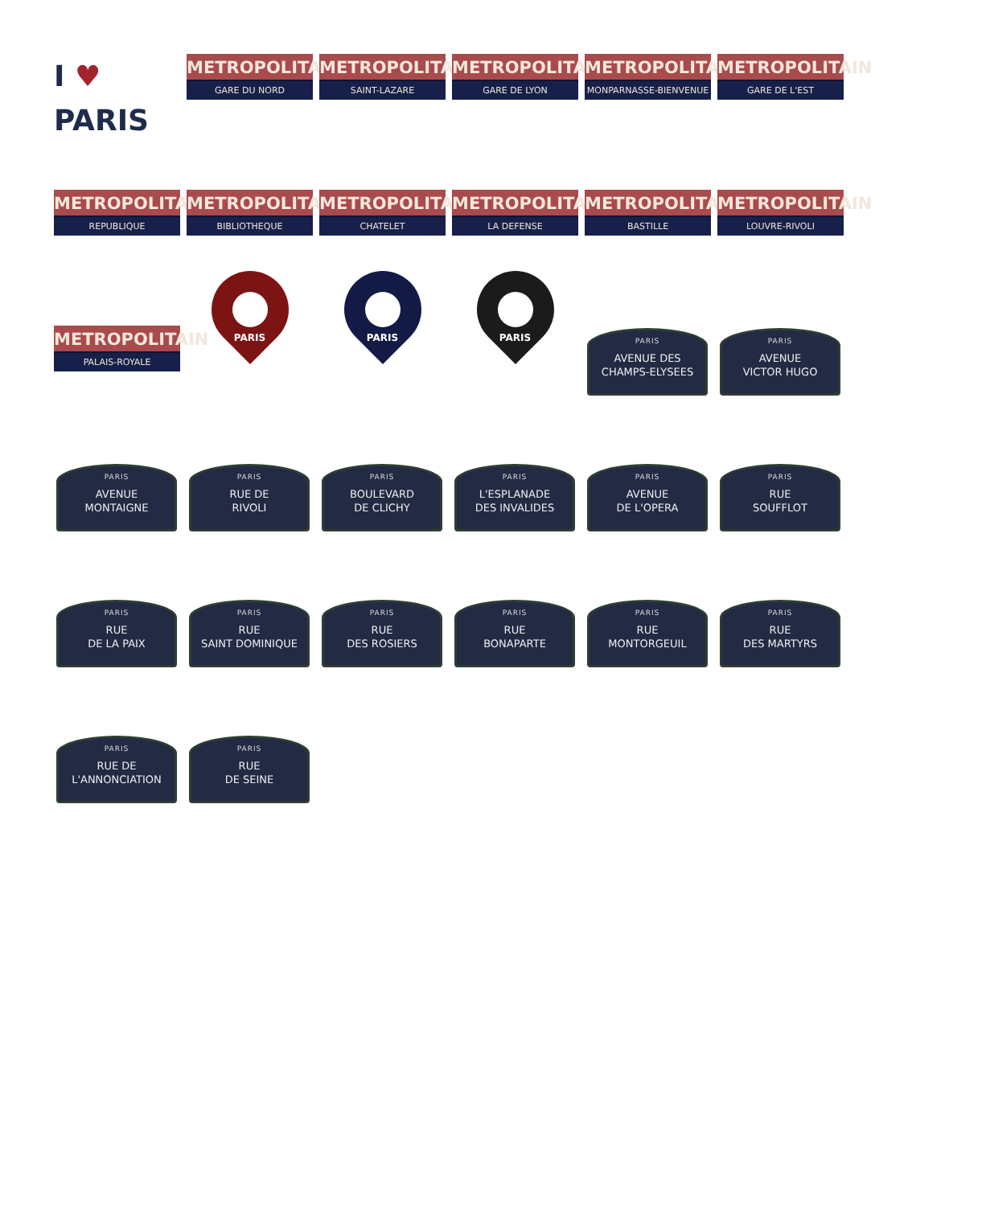I ♥ PARIS
METROPOLITAIN
GARE DU NORD
METROPOLITAIN
SAINT-LAZARE
METROPOLITAIN
GARE DE LYON
METROPOLITAIN
MONPARNASSE-BIENVENUE
METROPOLITAIN
GARE DE L'EST
METROPOLITAIN
REPUBLIQUE
METROPOLITAIN
BIBLIOTHEQUE
METROPOLITAIN
CHATELET
METROPOLITAIN
LA DEFENSE
METROPOLITAIN
BASTILLE
METROPOLITAIN
LOUVRE-RIVOLI
METROPOLITAIN
PALAIS-ROYALE
PARIS
PARIS
PARIS
PARIS
AVENUE DES
CHAMPS-ELYSEES
PARIS
AVENUE
VICTOR HUGO
PARIS
AVENUE
MONTAIGNE
PARIS
RUE DE
RIVOLI
PARIS
BOULEVARD
DE CLICHY
PARIS
L'ESPLANADE
DES INVALIDES
PARIS
AVENUE
DE L'OPERA
PARIS
RUE
SOUFFLOT
PARIS
RUE
DE LA PAIX
PARIS
RUE
SAINT DOMINIQUE
PARIS
RUE
DES ROSIERS
PARIS
RUE
BONAPARTE
PARIS
RUE
MONTORGEUIL
PARIS
RUE
DES MARTYRS
PARIS
RUE DE
L'ANNONCIATION
PARIS
RUE
DE SEINE